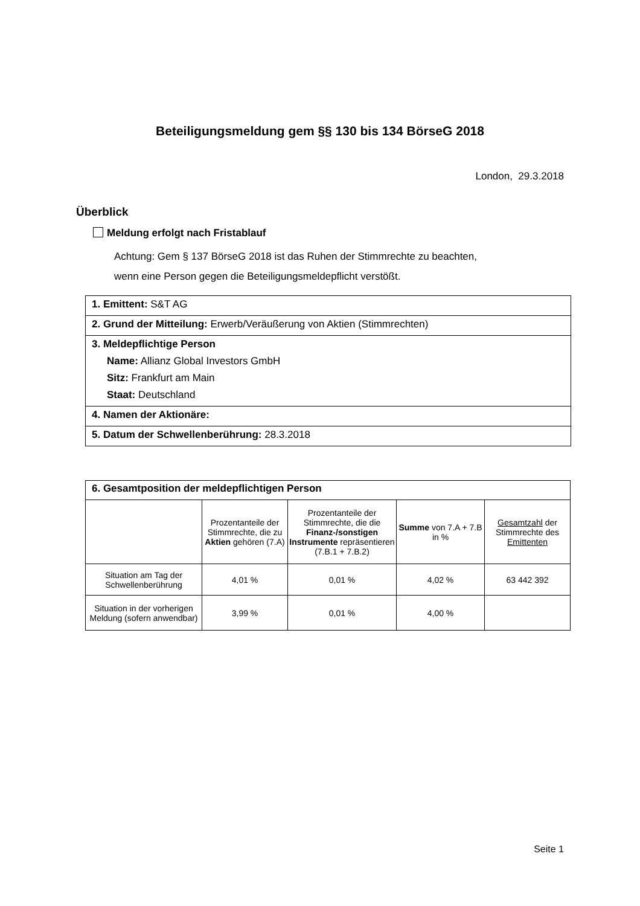Beteiligungsmeldung gem §§ 130 bis 134 BörseG 2018
London, 29.3.2018
Überblick
Meldung erfolgt nach Fristablauf
Achtung: Gem § 137 BörseG 2018 ist das Ruhen der Stimmrechte zu beachten,
wenn eine Person gegen die Beteiligungsmeldepflicht verstößt.
1. Emittent: S&T AG
2. Grund der Mitteilung: Erwerb/Veräußerung von Aktien (Stimmrechten)
3. Meldepflichtige Person
Name: Allianz Global Investors GmbH
Sitz: Frankfurt am Main
Staat: Deutschland
4. Namen der Aktionäre:
5. Datum der Schwellenberührung: 28.3.2018
| 6. Gesamtposition der meldepflichtigen Person | | | | |
| --- | --- | --- | --- | --- |
| | Prozentanteile der Stimmrechte, die zu Aktien gehören (7.A) | Prozentanteile der Stimmrechte, die die Finanz-/sonstigen Instrumente repräsentieren (7.B.1 + 7.B.2) | Summe von 7.A + 7.B in % | Gesamtzahl der Stimmrechte des Emittenten |
| Situation am Tag der Schwellenberührung | 4,01 % | 0,01 % | 4,02 % | 63 442 392 |
| Situation in der vorherigen Meldung (sofern anwendbar) | 3,99 % | 0,01 % | 4,00 % | |
Seite 1